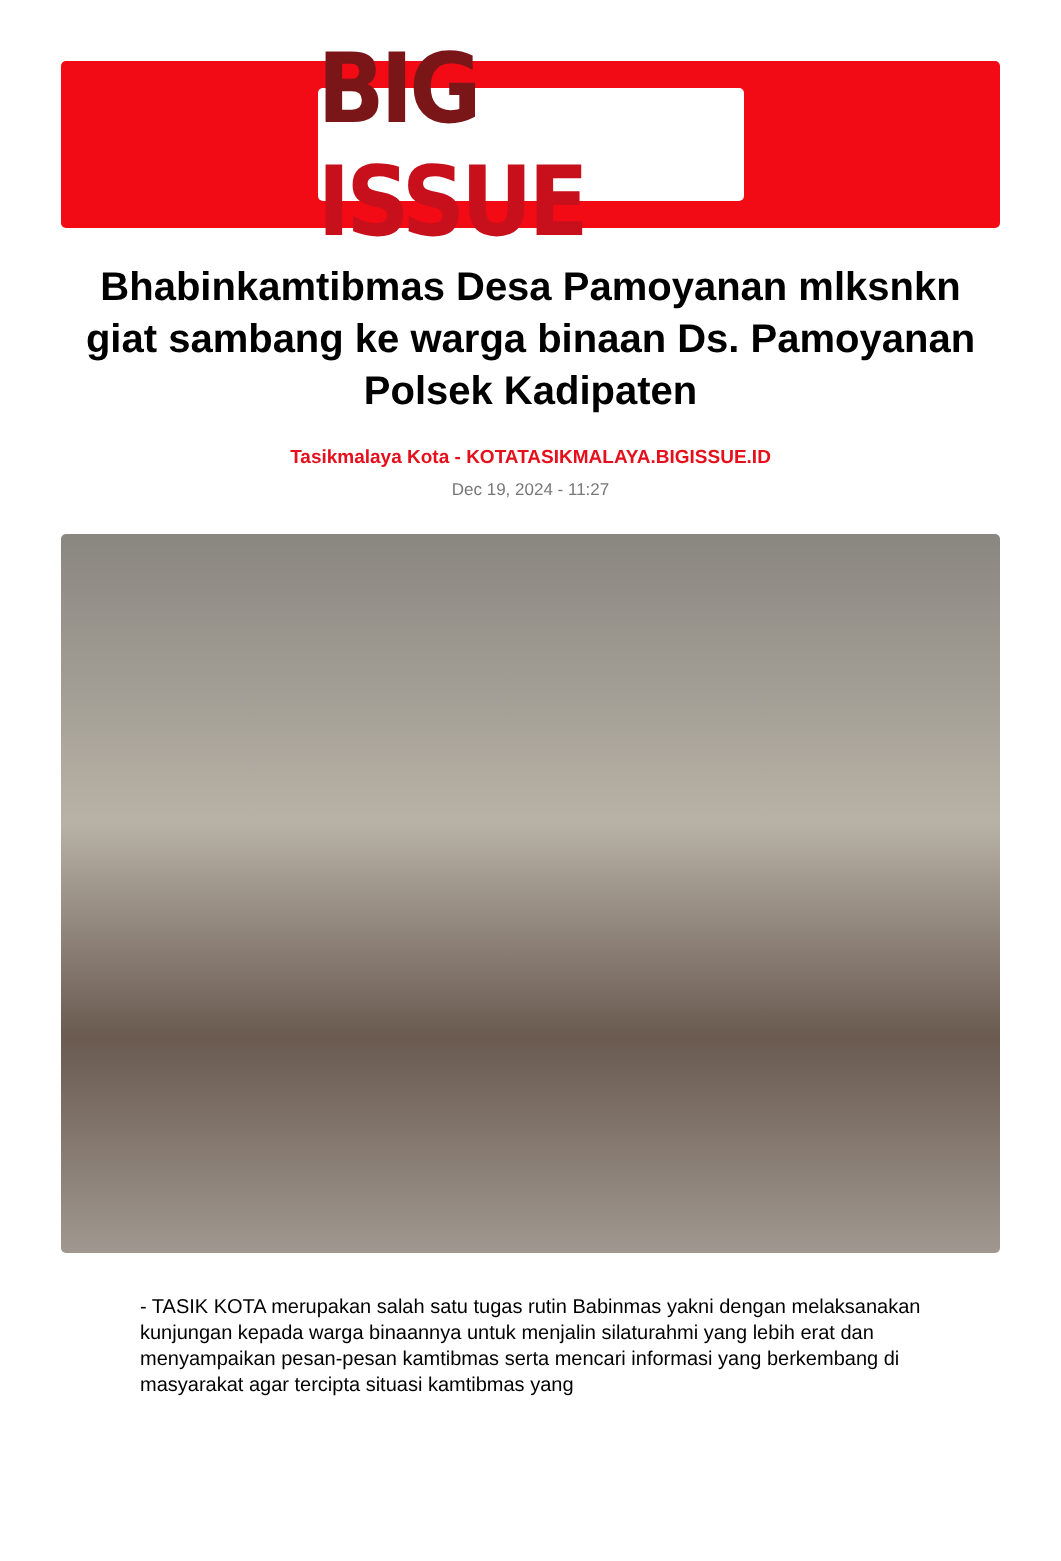BIG ISSUE
Bhabinkamtibmas Desa Pamoyanan mlksnkn giat sambang ke warga binaan Ds. Pamoyanan Polsek Kadipaten
Tasikmalaya Kota - KOTATASIKMALAYA.BIGISSUE.ID
Dec 19, 2024 - 11:27
- TASIK KOTA merupakan salah satu tugas rutin Babinmas yakni dengan melaksanakan kunjungan kepada warga binaannya untuk menjalin silaturahmi yang lebih erat dan menyampaikan pesan-pesan kamtibmas serta mencari informasi yang berkembang di masyarakat agar tercipta situasi kamtibmas yang